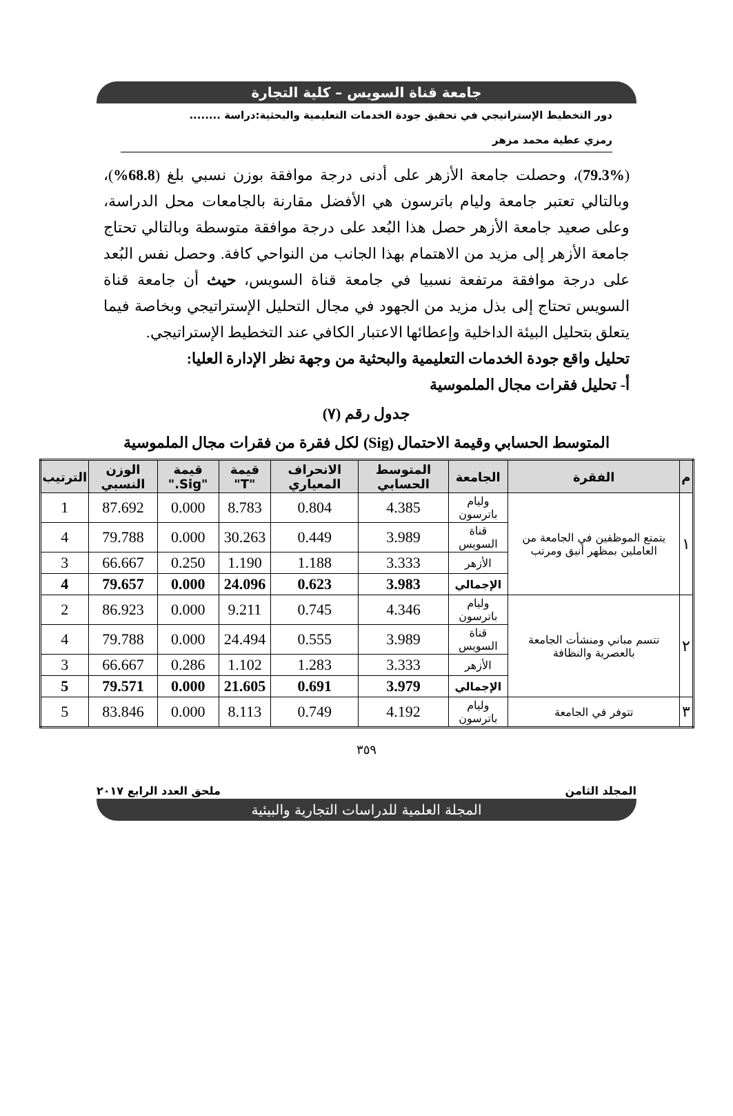جامعة قناة السويس – كلية التجارة
دور التخطيط الإستراتيجي في تحقيق جودة الخدمات التعليمية والبحثية:دراسة ........
رمزي عطية محمد مزهر
(79.3%)، وحصلت جامعة الأزهر على أدنى درجة موافقة بوزن نسبي بلغ (68.8%)، وبالتالي تعتبر جامعة وليام باترسون هي الأفضل مقارنة بالجامعات محل الدراسة، وعلى صعيد جامعة الأزهر حصل هذا البُعد على درجة موافقة متوسطة وبالتالي تحتاج جامعة الأزهر إلى مزيد من الاهتمام بهذا الجانب من النواحي كافة. وحصل نفس البُعد على درجة موافقة مرتفعة نسبيا في جامعة قناة السويس، حيث أن جامعة قناة السويس تحتاج إلى بذل مزيد من الجهود في مجال التحليل الإستراتيجي وبخاصة فيما يتعلق بتحليل البيئة الداخلية وإعطائها الاعتبار الكافي عند التخطيط الإستراتيجي.
تحليل واقع جودة الخدمات التعليمية والبحثية من وجهة نظر الإدارة العليا:
أ- تحليل فقرات مجال الملموسية
جدول رقم (٧)
المتوسط الحسابي وقيمة الاحتمال (Sig) لكل فقرة من فقرات مجال الملموسية
| م | الفقرة | الجامعة | المتوسط الحسابي | الانحراف المعياري | قيمة "T" | قيمة "Sig." | الوزن النسبي | الترتيب |
| --- | --- | --- | --- | --- | --- | --- | --- | --- |
| ١ | يتمتع الموظفين في الجامعة من العاملين بمظهر أنيق ومرتب | وليام باترسون | 4.385 | 0.804 | 8.783 | 0.000 | 87.692 | 1 |
| | | قناة السويس | 3.989 | 0.449 | 30.263 | 0.000 | 79.788 | 4 |
| | | الأزهر | 3.333 | 1.188 | 1.190 | 0.250 | 66.667 | 3 |
| | | الإجمالي | 3.983 | 0.623 | 24.096 | 0.000 | 79.657 | 4 |
| ٢ | تتسم مباني ومنشأت الجامعة بالعصرية والنظافة | وليام باترسون | 4.346 | 0.745 | 9.211 | 0.000 | 86.923 | 2 |
| | | قناة السويس | 3.989 | 0.555 | 24.494 | 0.000 | 79.788 | 4 |
| | | الأزهر | 3.333 | 1.283 | 1.102 | 0.286 | 66.667 | 3 |
| | | الإجمالي | 3.979 | 0.691 | 21.605 | 0.000 | 79.571 | 5 |
| ٣ | تتوفر في الجامعة | وليام باترسون | 4.192 | 0.749 | 8.113 | 0.000 | 83.846 | 5 |
٣٥٩
المجلد الثامن ملحق العدد الرابع ٢٠١٧
المجلة العلمية للدراسات التجارية والبيئية